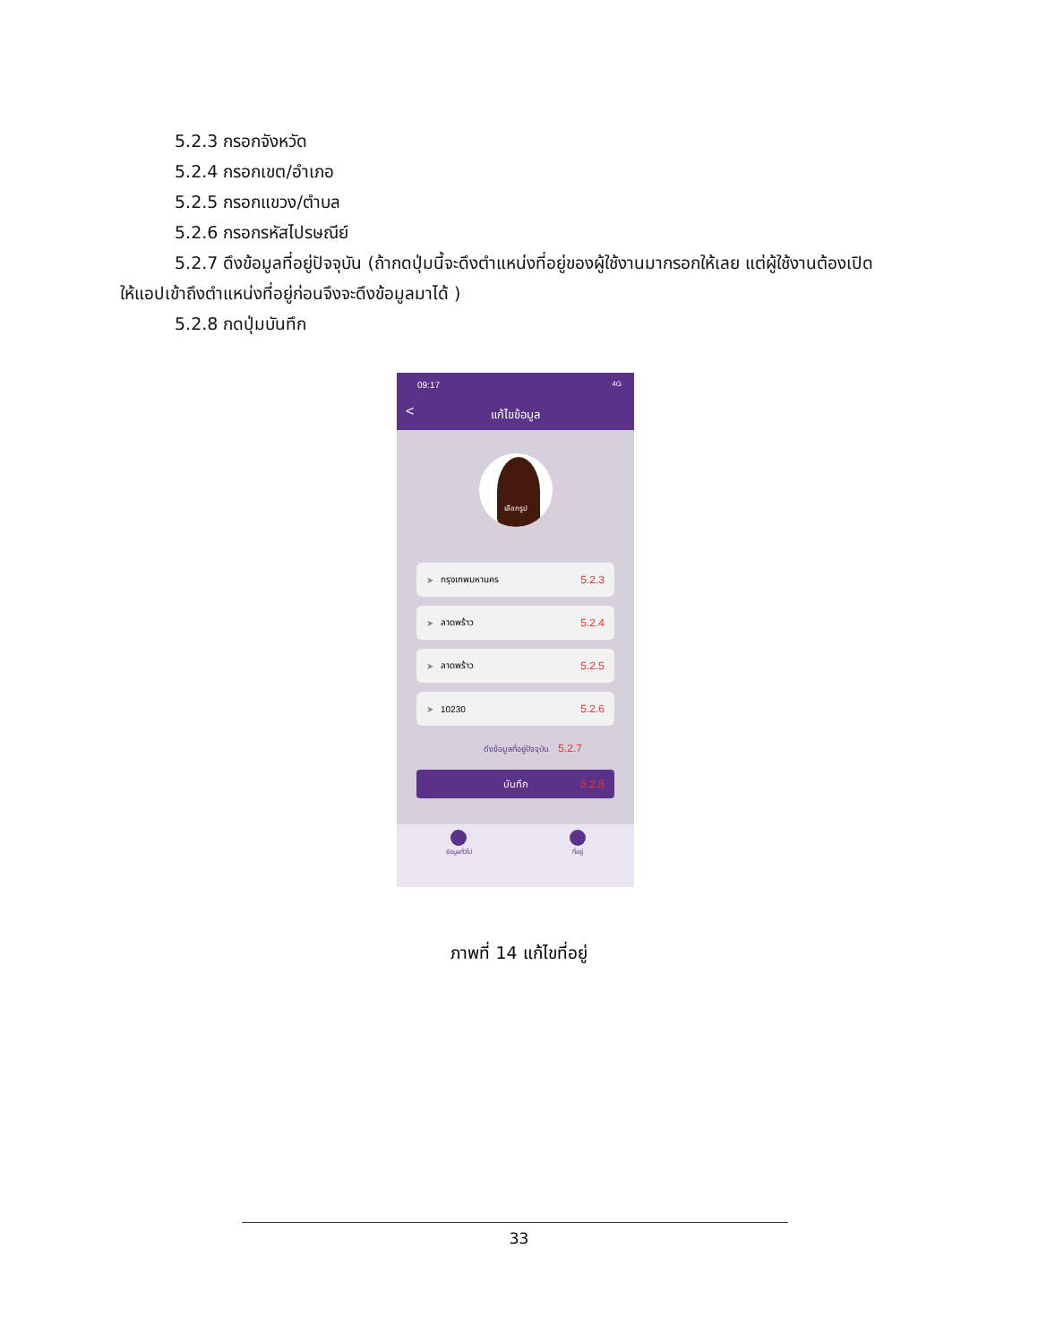5.2.3 กรอกจังหวัด
5.2.4 กรอกเขต/อำเภอ
5.2.5 กรอกแขวง/ตำบล
5.2.6 กรอกรหัสไปรษณีย์
5.2.7 ดึงข้อมูลที่อยู่ปัจจุบัน (ถ้ากดปุ่มนี้จะดึงตำแหน่งที่อยู่ของผู้ใช้งานมากรอกให้เลย แต่ผู้ใช้งานต้องเปิด
ให้แอปเข้าถึงตำแหน่งที่อยู่ก่อนจึงจะดึงข้อมูลมาได้ )
5.2.8 กดปุ่มบันทึก
09:17 4G
<
แก้ไขข้อมูล
เลือกรูป
➤ กรุงเทพมหานคร 5.2.3
➤ ลาดพร้าว 5.2.4
➤ ลาดพร้าว 5.2.5
➤ 10230 5.2.6
ดึงข้อมูลที่อยู่ปัจจุบัน 5.2.7
บันทึก 5.2.8
ข้อมูลทั่วไป ที่อยู่
ภาพที่ 14 แก้ไขที่อยู่
33